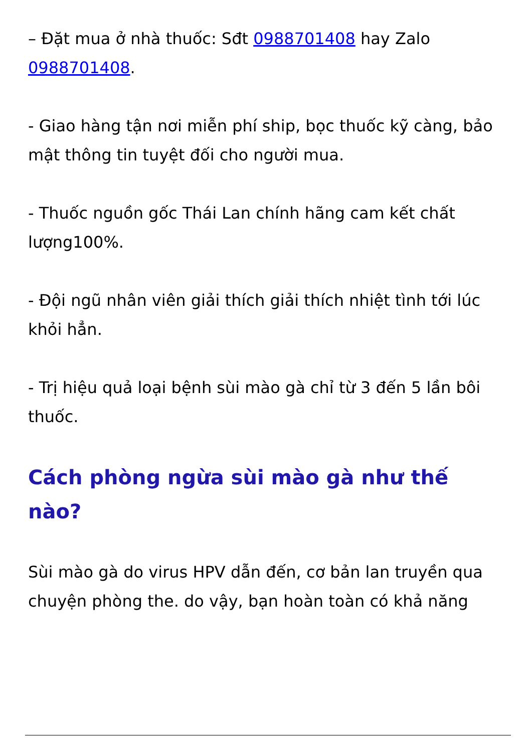– Đặt mua ở nhà thuốc: Sđt 0988701408 hay Zalo 0988701408.
- Giao hàng tận nơi miễn phí ship, bọc thuốc kỹ càng, bảo mật thông tin tuyệt đối cho người mua.
- Thuốc nguồn gốc Thái Lan chính hãng cam kết chất lượng100%.
- Đội ngũ nhân viên giải thích giải thích nhiệt tình tới lúc khỏi hẳn.
- Trị hiệu quả loại bệnh sùi mào gà chỉ từ 3 đến 5 lần bôi thuốc.
Cách phòng ngừa sùi mào gà như thế nào?
Sùi mào gà do virus HPV dẫn đến, cơ bản lan truyền qua chuyện phòng the. do vậy, bạn hoàn toàn có khả năng